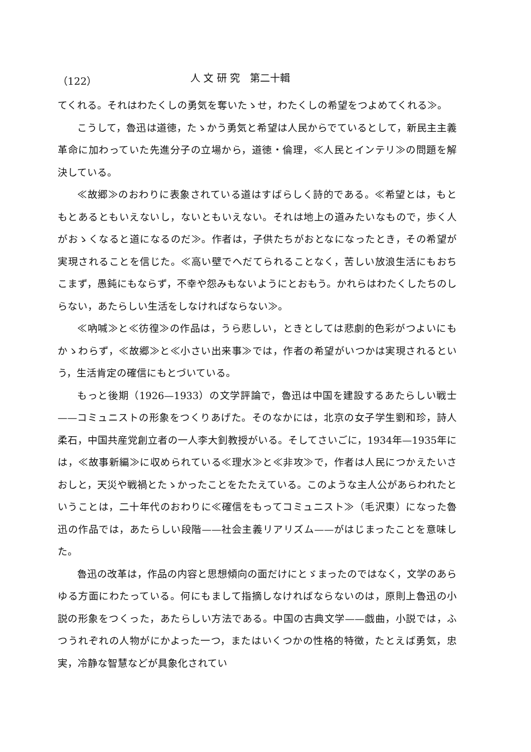（122） 人 文 研 究　第二十輯
てくれる。それはわたくしの勇気を奪いたゝせ，わたくしの希望をつよめてくれる≫。
こうして，魯迅は道徳，たゝかう勇気と希望は人民からでているとして，新民主主義革命に加わっていた先進分子の立場から，道徳・倫理，≪人民とインテリ≫の問題を解決している。
≪故郷≫のおわりに表象されている道はすばらしく詩的である。≪希望とは，もともとあるともいえないし，ないともいえない。それは地上の道みたいなもので，歩く人がおゝくなると道になるのだ≫。作者は，子供たちがおとなになったとき，その希望が実現されることを信じた。≪高い壁でへだてられることなく，苦しい放浪生活にもおちこまず，愚鈍にもならず，不幸や怨みもないようにとおもう。かれらはわたくしたちのしらない，あたらしい生活をしなければならない≫。
≪吶喊≫と≪彷徨≫の作品は，うら悲しい，ときとしては悲劇的色彩がつよいにもかゝわらず，≪故郷≫と≪小さい出来事≫では，作者の希望がいつかは実現されるという，生活肯定の確信にもとづいている。
もっと後期（1926—1933）の文学評論で，魯迅は中国を建設するあたらしい戦士——コミュニストの形象をつくりあげた。そのなかには，北京の女子学生劉和珍，詩人柔石，中国共産党創立者の一人李大釗教授がいる。そしてさいごに，1934年—1935年には，≪故事新編≫に収められている≪理水≫と≪非攻≫で，作者は人民につかえたいさおしと，天災や戦禍とたゝかったことをたたえている。このような主人公があらわれたということは，二十年代のおわりに≪確信をもってコミュニスト≫（毛沢東）になった魯迅の作品では，あたらしい段階——社会主義リアリズム——がはじまったことを意味した。
魯迅の改革は，作品の内容と思想傾向の面だけにとゞまったのではなく，文学のあらゆる方面にわたっている。何にもまして指摘しなければならないのは，原則上魯迅の小説の形象をつくった，あたらしい方法である。中国の古典文学——戯曲，小説では，ふつうれぞれの人物がにかよった一つ，またはいくつかの性格的特徴，たとえば勇気，忠実，冷静な智慧などが具象化されてい